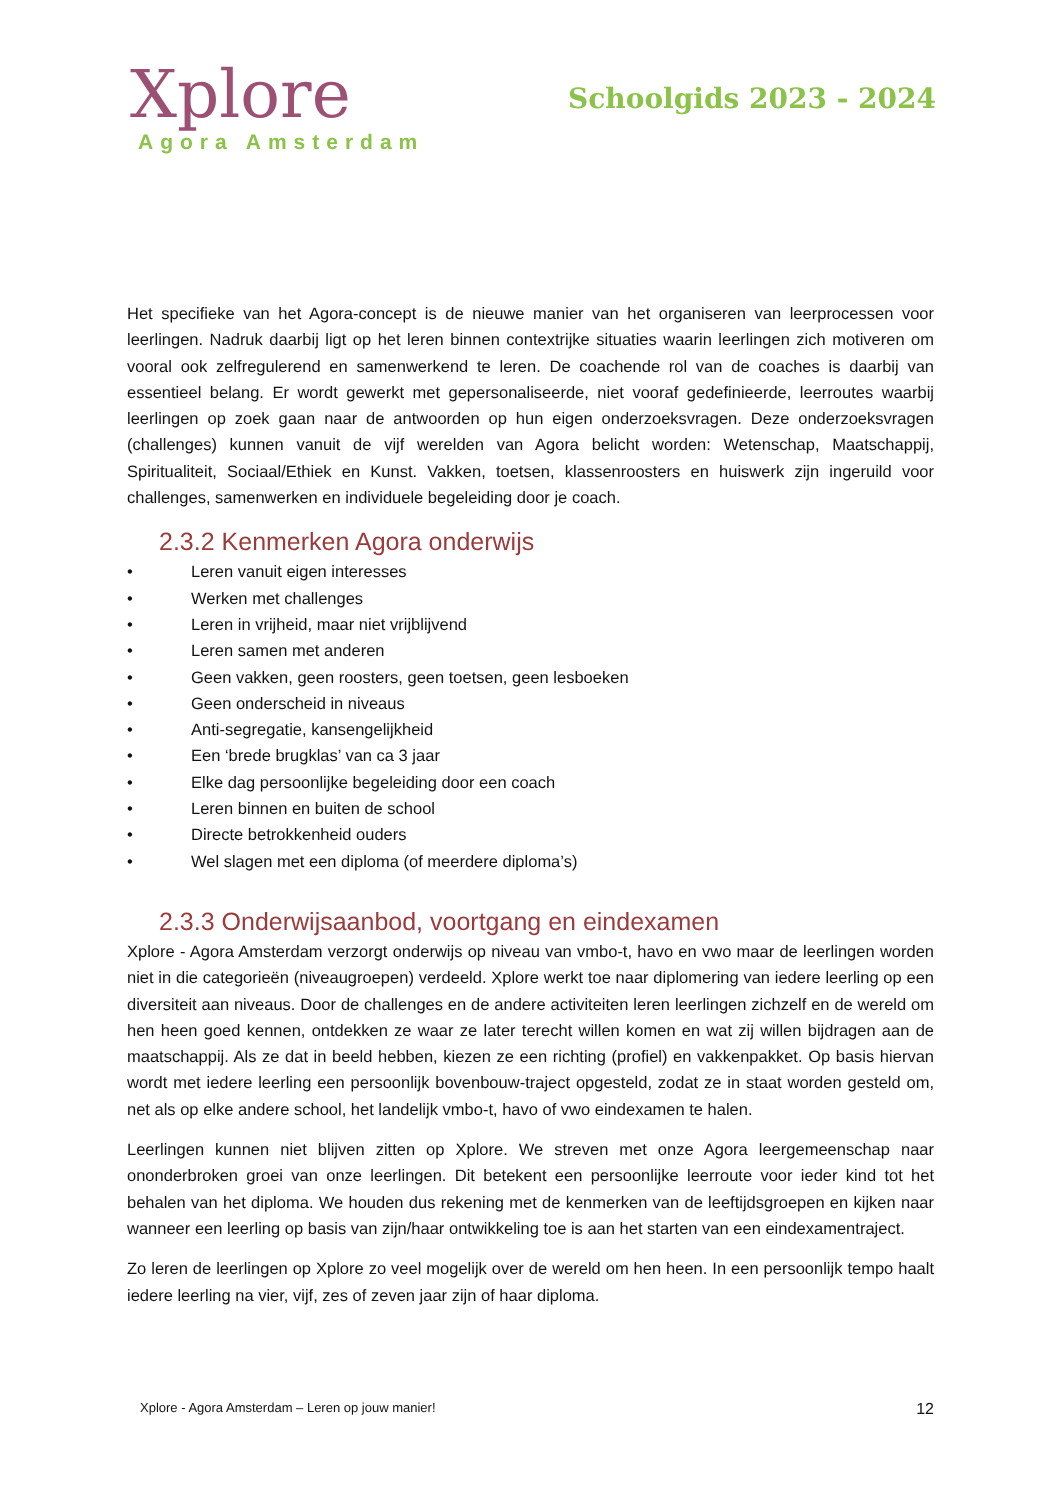Xplore
Agora Amsterdam
Schoolgids 2023 - 2024
Het specifieke van het Agora-concept is de nieuwe manier van het organiseren van leerprocessen voor leerlingen. Nadruk daarbij ligt op het leren binnen contextrijke situaties waarin leerlingen zich motiveren om vooral ook zelfregulerend en samenwerkend te leren. De coachende rol van de coaches is daarbij van essentieel belang. Er wordt gewerkt met gepersonaliseerde, niet vooraf gedefinieerde, leerroutes waarbij leerlingen op zoek gaan naar de antwoorden op hun eigen onderzoeksvragen. Deze onderzoeksvragen (challenges) kunnen vanuit de vijf werelden van Agora belicht worden: Wetenschap, Maatschappij, Spiritualiteit, Sociaal/Ethiek en Kunst. Vakken, toetsen, klassenroosters en huiswerk zijn ingeruild voor challenges, samenwerken en individuele begeleiding door je coach.
2.3.2 Kenmerken Agora onderwijs
• Leren vanuit eigen interesses
• Werken met challenges
• Leren in vrijheid, maar niet vrijblijvend
• Leren samen met anderen
• Geen vakken, geen roosters, geen toetsen, geen lesboeken
• Geen onderscheid in niveaus
• Anti-segregatie, kansengelijkheid
• Een ‘brede brugklas’ van ca 3 jaar
• Elke dag persoonlijke begeleiding door een coach
• Leren binnen en buiten de school
• Directe betrokkenheid ouders
• Wel slagen met een diploma (of meerdere diploma’s)
2.3.3 Onderwijsaanbod, voortgang en eindexamen
Xplore - Agora Amsterdam verzorgt onderwijs op niveau van vmbo-t, havo en vwo maar de leerlingen worden niet in die categorieën (niveaugroepen) verdeeld. Xplore werkt toe naar diplomering van iedere leerling op een diversiteit aan niveaus. Door de challenges en de andere activiteiten leren leerlingen zichzelf en de wereld om hen heen goed kennen, ontdekken ze waar ze later terecht willen komen en wat zij willen bijdragen aan de maatschappij. Als ze dat in beeld hebben, kiezen ze een richting (profiel) en vakkenpakket. Op basis hiervan wordt met iedere leerling een persoonlijk bovenbouw-traject opgesteld, zodat ze in staat worden gesteld om, net als op elke andere school, het landelijk vmbo-t, havo of vwo eindexamen te halen.
Leerlingen kunnen niet blijven zitten op Xplore. We streven met onze Agora leergemeenschap naar ononderbroken groei van onze leerlingen. Dit betekent een persoonlijke leerroute voor ieder kind tot het behalen van het diploma. We houden dus rekening met de kenmerken van de leeftijdsgroepen en kijken naar wanneer een leerling op basis van zijn/haar ontwikkeling toe is aan het starten van een eindexamentraject.
Zo leren de leerlingen op Xplore zo veel mogelijk over de wereld om hen heen. In een persoonlijk tempo haalt iedere leerling na vier, vijf, zes of zeven jaar zijn of haar diploma.
Xplore - Agora Amsterdam – Leren op jouw manier! 12